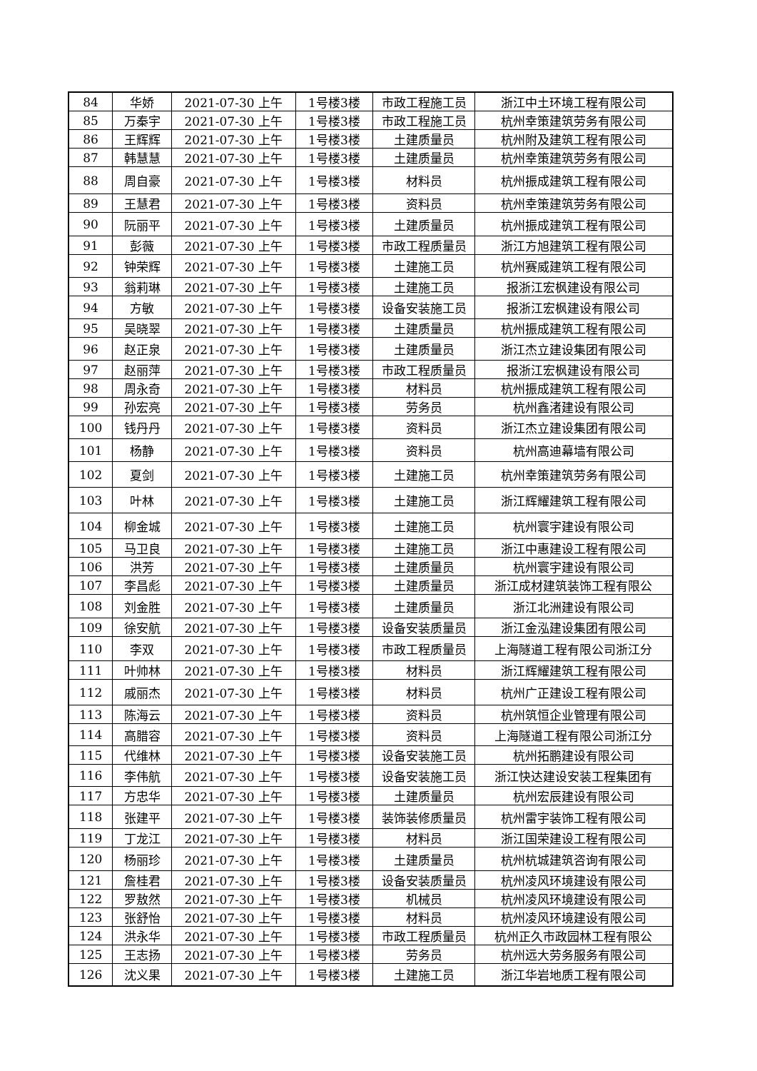| 84 | 华娇 | 2021-07-30 上午 | 1号楼3楼 | 市政工程施工员 | 浙江中土环境工程有限公司 |
| 85 | 万秦宇 | 2021-07-30 上午 | 1号楼3楼 | 市政工程施工员 | 杭州幸策建筑劳务有限公司 |
| 86 | 王辉辉 | 2021-07-30 上午 | 1号楼3楼 | 土建质量员 | 杭州附及建筑工程有限公司 |
| 87 | 韩慧慧 | 2021-07-30 上午 | 1号楼3楼 | 土建质量员 | 杭州幸策建筑劳务有限公司 |
| 88 | 周自豪 | 2021-07-30 上午 | 1号楼3楼 | 材料员 | 杭州振成建筑工程有限公司 |
| 89 | 王慧君 | 2021-07-30 上午 | 1号楼3楼 | 资料员 | 杭州幸策建筑劳务有限公司 |
| 90 | 阮丽平 | 2021-07-30 上午 | 1号楼3楼 | 土建质量员 | 杭州振成建筑工程有限公司 |
| 91 | 彭薇 | 2021-07-30 上午 | 1号楼3楼 | 市政工程质量员 | 浙江方旭建筑工程有限公司 |
| 92 | 钟荣辉 | 2021-07-30 上午 | 1号楼3楼 | 土建施工员 | 杭州赛威建筑工程有限公司 |
| 93 | 翁莉琳 | 2021-07-30 上午 | 1号楼3楼 | 土建施工员 | 报浙江宏枫建设有限公司 |
| 94 | 方敏 | 2021-07-30 上午 | 1号楼3楼 | 设备安装施工员 | 报浙江宏枫建设有限公司 |
| 95 | 吴晓翠 | 2021-07-30 上午 | 1号楼3楼 | 土建质量员 | 杭州振成建筑工程有限公司 |
| 96 | 赵正泉 | 2021-07-30 上午 | 1号楼3楼 | 土建质量员 | 浙江杰立建设集团有限公司 |
| 97 | 赵丽萍 | 2021-07-30 上午 | 1号楼3楼 | 市政工程质量员 | 报浙江宏枫建设有限公司 |
| 98 | 周永奇 | 2021-07-30 上午 | 1号楼3楼 | 材料员 | 杭州振成建筑工程有限公司 |
| 99 | 孙宏亮 | 2021-07-30 上午 | 1号楼3楼 | 劳务员 | 杭州鑫渚建设有限公司 |
| 100 | 钱丹丹 | 2021-07-30 上午 | 1号楼3楼 | 资料员 | 浙江杰立建设集团有限公司 |
| 101 | 杨静 | 2021-07-30 上午 | 1号楼3楼 | 资料员 | 杭州高迪幕墙有限公司 |
| 102 | 夏剑 | 2021-07-30 上午 | 1号楼3楼 | 土建施工员 | 杭州幸策建筑劳务有限公司 |
| 103 | 叶林 | 2021-07-30 上午 | 1号楼3楼 | 土建施工员 | 浙江辉耀建筑工程有限公司 |
| 104 | 柳金城 | 2021-07-30 上午 | 1号楼3楼 | 土建施工员 | 杭州寰宇建设有限公司 |
| 105 | 马卫良 | 2021-07-30 上午 | 1号楼3楼 | 土建施工员 | 浙江中惠建设工程有限公司 |
| 106 | 洪芳 | 2021-07-30 上午 | 1号楼3楼 | 土建质量员 | 杭州寰宇建设有限公司 |
| 107 | 李昌彪 | 2021-07-30 上午 | 1号楼3楼 | 土建质量员 | 浙江成材建筑装饰工程有限公 |
| 108 | 刘金胜 | 2021-07-30 上午 | 1号楼3楼 | 土建质量员 | 浙江北洲建设有限公司 |
| 109 | 徐安航 | 2021-07-30 上午 | 1号楼3楼 | 设备安装质量员 | 浙江金泓建设集团有限公司 |
| 110 | 李双 | 2021-07-30 上午 | 1号楼3楼 | 市政工程质量员 | 上海隧道工程有限公司浙江分 |
| 111 | 叶帅林 | 2021-07-30 上午 | 1号楼3楼 | 材料员 | 浙江辉耀建筑工程有限公司 |
| 112 | 戚丽杰 | 2021-07-30 上午 | 1号楼3楼 | 材料员 | 杭州广正建设工程有限公司 |
| 113 | 陈海云 | 2021-07-30 上午 | 1号楼3楼 | 资料员 | 杭州筑恒企业管理有限公司 |
| 114 | 高腊容 | 2021-07-30 上午 | 1号楼3楼 | 资料员 | 上海隧道工程有限公司浙江分 |
| 115 | 代维林 | 2021-07-30 上午 | 1号楼3楼 | 设备安装施工员 | 杭州拓鹏建设有限公司 |
| 116 | 李伟航 | 2021-07-30 上午 | 1号楼3楼 | 设备安装施工员 | 浙江快达建设安装工程集团有 |
| 117 | 方忠华 | 2021-07-30 上午 | 1号楼3楼 | 土建质量员 | 杭州宏辰建设有限公司 |
| 118 | 张建平 | 2021-07-30 上午 | 1号楼3楼 | 装饰装修质量员 | 杭州雷宇装饰工程有限公司 |
| 119 | 丁龙江 | 2021-07-30 上午 | 1号楼3楼 | 材料员 | 浙江国荣建设工程有限公司 |
| 120 | 杨丽珍 | 2021-07-30 上午 | 1号楼3楼 | 土建质量员 | 杭州杭城建筑咨询有限公司 |
| 121 | 詹桂君 | 2021-07-30 上午 | 1号楼3楼 | 设备安装质量员 | 杭州凌风环境建设有限公司 |
| 122 | 罗敖然 | 2021-07-30 上午 | 1号楼3楼 | 机械员 | 杭州凌风环境建设有限公司 |
| 123 | 张舒怡 | 2021-07-30 上午 | 1号楼3楼 | 材料员 | 杭州凌风环境建设有限公司 |
| 124 | 洪永华 | 2021-07-30 上午 | 1号楼3楼 | 市政工程质量员 | 杭州正久市政园林工程有限公 |
| 125 | 王志扬 | 2021-07-30 上午 | 1号楼3楼 | 劳务员 | 杭州远大劳务服务有限公司 |
| 126 | 沈义果 | 2021-07-30 上午 | 1号楼3楼 | 土建施工员 | 浙江华岩地质工程有限公司 |